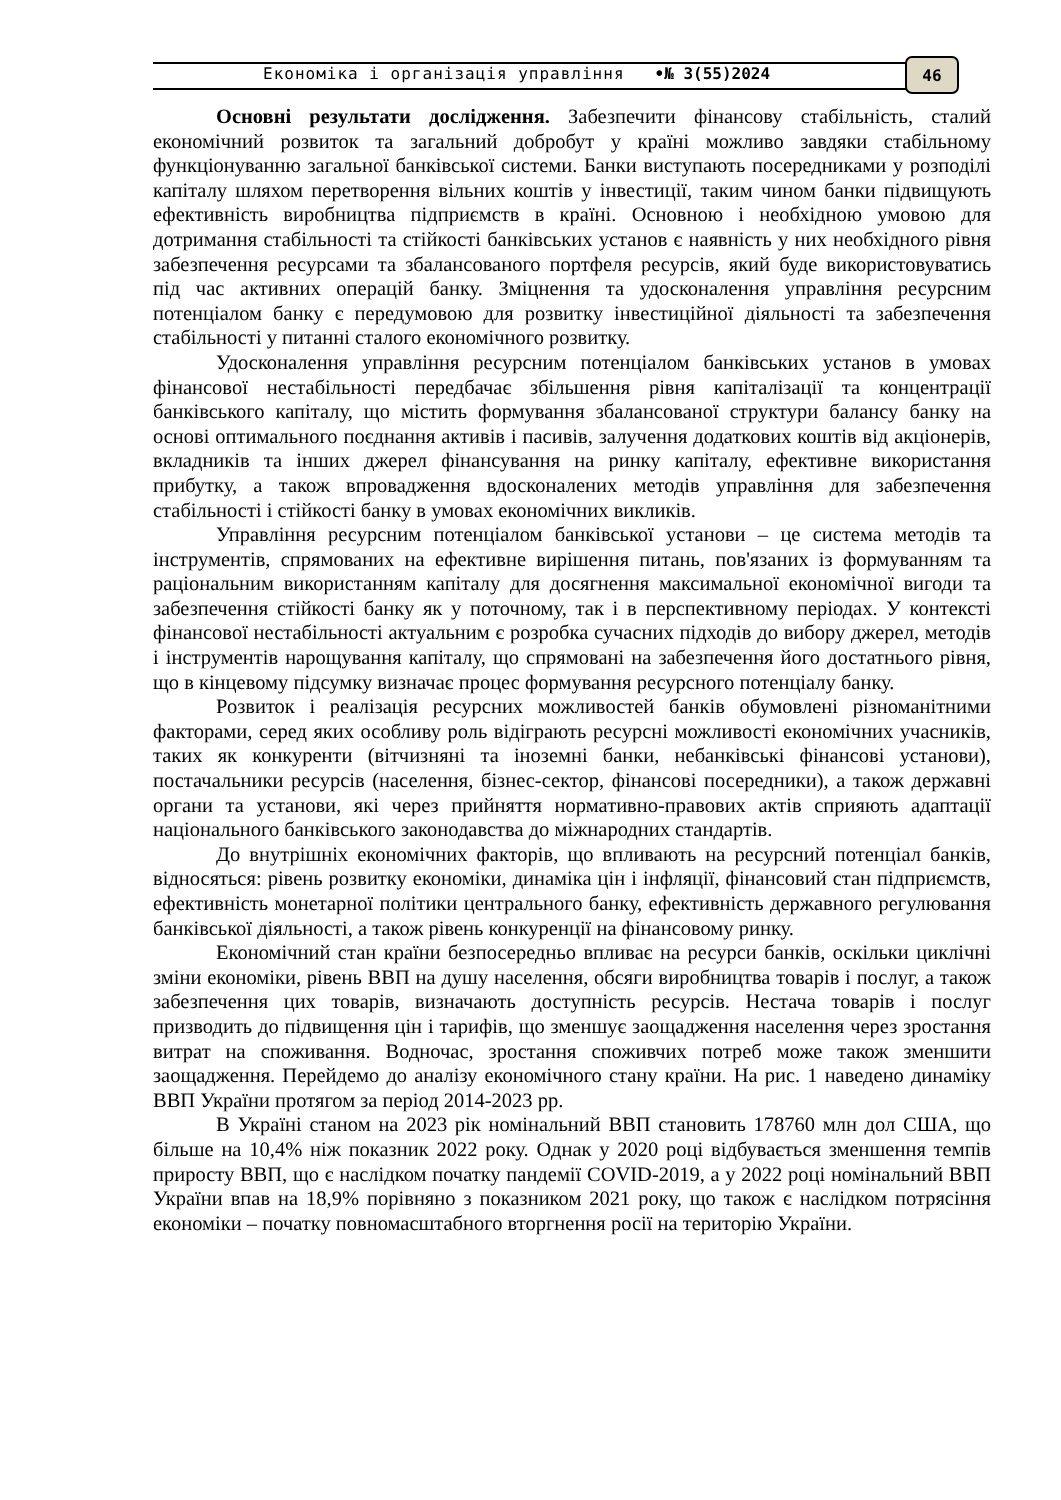Економіка і організація управління •№ 3(55)2024 46
Основні результати дослідження. Забезпечити фінансову стабільність, сталий економічний розвиток та загальний добробут у країні можливо завдяки стабільному функціонуванню загальної банківської системи. Банки виступають посередниками у розподілі капіталу шляхом перетворення вільних коштів у інвестиції, таким чином банки підвищують ефективність виробництва підприємств в країні. Основною і необхідною умовою для дотримання стабільності та стійкості банківських установ є наявність у них необхідного рівня забезпечення ресурсами та збалансованого портфеля ресурсів, який буде використовуватись під час активних операцій банку. Зміцнення та удосконалення управління ресурсним потенціалом банку є передумовою для розвитку інвестиційної діяльності та забезпечення стабільності у питанні сталого економічного розвитку.
Удосконалення управління ресурсним потенціалом банківських установ в умовах фінансової нестабільності передбачає збільшення рівня капіталізації та концентрації банківського капіталу, що містить формування збалансованої структури балансу банку на основі оптимального поєднання активів і пасивів, залучення додаткових коштів від акціонерів, вкладників та інших джерел фінансування на ринку капіталу, ефективне використання прибутку, а також впровадження вдосконалених методів управління для забезпечення стабільності і стійкості банку в умовах економічних викликів.
Управління ресурсним потенціалом банківської установи – це система методів та інструментів, спрямованих на ефективне вирішення питань, пов'язаних із формуванням та раціональним використанням капіталу для досягнення максимальної економічної вигоди та забезпечення стійкості банку як у поточному, так і в перспективному періодах. У контексті фінансової нестабільності актуальним є розробка сучасних підходів до вибору джерел, методів і інструментів нарощування капіталу, що спрямовані на забезпечення його достатнього рівня, що в кінцевому підсумку визначає процес формування ресурсного потенціалу банку.
Розвиток і реалізація ресурсних можливостей банків обумовлені різноманітними факторами, серед яких особливу роль відіграють ресурсні можливості економічних учасників, таких як конкуренти (вітчизняні та іноземні банки, небанківські фінансові установи), постачальники ресурсів (населення, бізнес-сектор, фінансові посередники), а також державні органи та установи, які через прийняття нормативно-правових актів сприяють адаптації національного банківського законодавства до міжнародних стандартів.
До внутрішніх економічних факторів, що впливають на ресурсний потенціал банків, відносяться: рівень розвитку економіки, динаміка цін і інфляції, фінансовий стан підприємств, ефективність монетарної політики центрального банку, ефективність державного регулювання банківської діяльності, а також рівень конкуренції на фінансовому ринку.
Економічний стан країни безпосередньо впливає на ресурси банків, оскільки циклічні зміни економіки, рівень ВВП на душу населення, обсяги виробництва товарів і послуг, а також забезпечення цих товарів, визначають доступність ресурсів. Нестача товарів і послуг призводить до підвищення цін і тарифів, що зменшує заощадження населення через зростання витрат на споживання. Водночас, зростання споживчих потреб може також зменшити заощадження. Перейдемо до аналізу економічного стану країни. На рис. 1 наведено динаміку ВВП України протягом за період 2014-2023 рр.
В Україні станом на 2023 рік номінальний ВВП становить 178760 млн дол США, що більше на 10,4% ніж показник 2022 року. Однак у 2020 році відбувається зменшення темпів приросту ВВП, що є наслідком початку пандемії COVID-2019, а у 2022 році номінальний ВВП України впав на 18,9% порівняно з показником 2021 року, що також є наслідком потрясіння економіки – початку повномасштабного вторгнення росії на територію України.